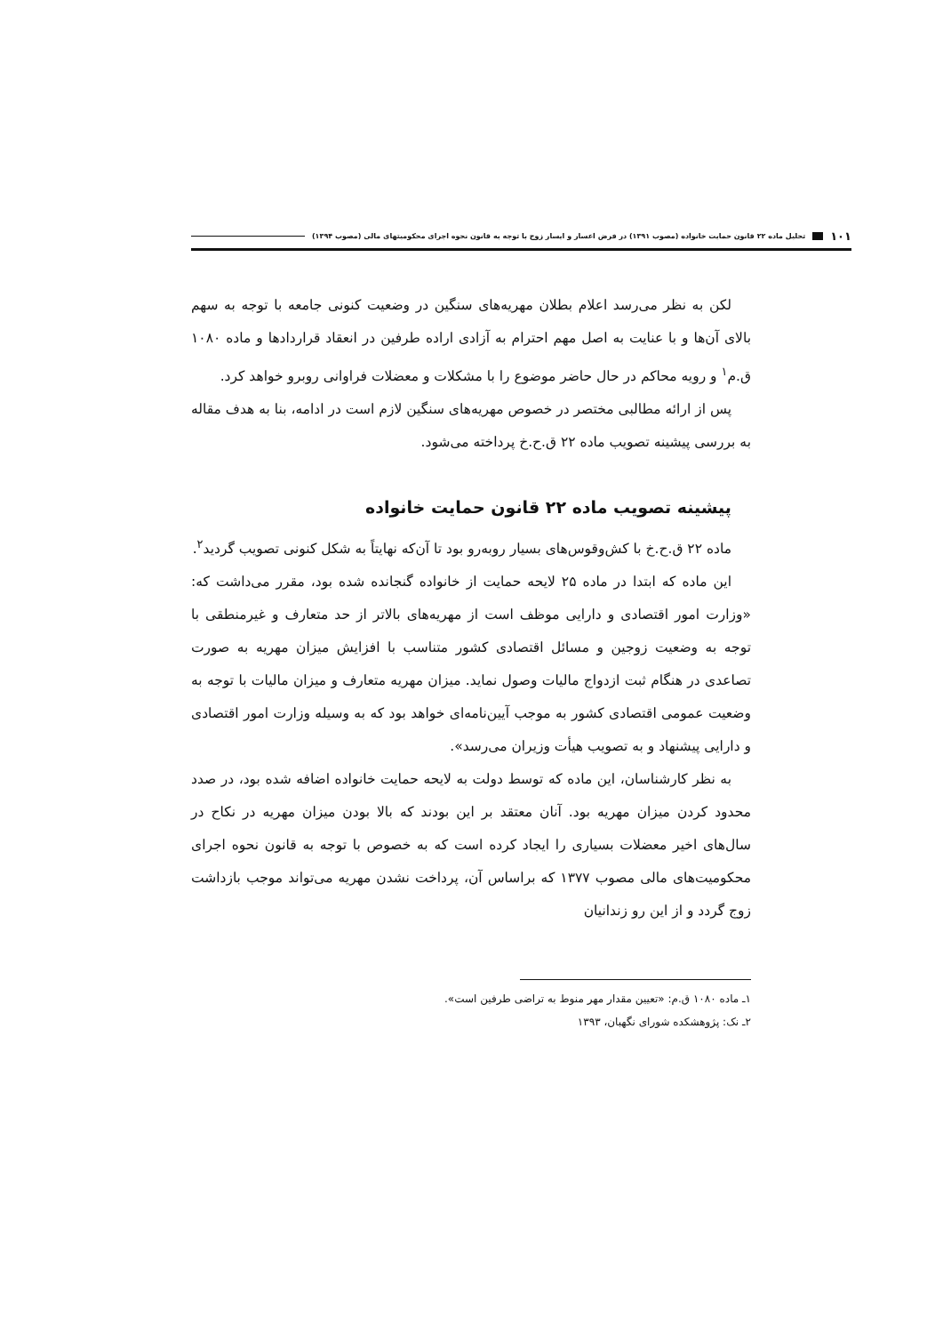١٠١ تحلیل ماده ۲۲ قانون حمایت خانواده (مصوب ۱۳۹۱) در فرض اعسار و ایسار زوج با توجه به قانون نحوه اجرای محکومیتهای مالی (مصوب ۱۳۹۴)
لکن به نظر می‌رسد اعلام بطلان مهریه‌های سنگین در وضعیت کنونی جامعه با توجه به سهم بالای آن‌ها و با عنایت به اصل مهم احترام به آزادی اراده طرفین در انعقاد قراردادها و ماده ۱۰۸۰ ق.م<sup>۱</sup> و رویه محاکم در حال حاضر موضوع را با مشکلات و معضلات فراوانی روبرو خواهد کرد.
پس از ارائه مطالبی مختصر در خصوص مهریه‌های سنگین لازم است در ادامه، بنا به هدف مقاله به بررسی پیشینه تصویب ماده ۲۲ ق.ح.خ پرداخته می‌شود.
پیشینه تصویب ماده ۲۲ قانون حمایت خانواده
ماده ۲۲ ق.ح.خ با کش‌وقوس‌های بسیار روبه‌رو بود تا آن‌که نهایتاً به شکل کنونی تصویب گردید<sup>۲</sup>.
این ماده که ابتدا در ماده ۲۵ لایحه حمایت از خانواده گنجانده شده بود، مقرر می‌داشت که: «وزارت امور اقتصادی و دارایی موظف است از مهریه‌های بالاتر از حد متعارف و غیرمنطقی با توجه به وضعیت زوجین و مسائل اقتصادی کشور متناسب با افزایش میزان مهریه به صورت تصاعدی در هنگام ثبت ازدواج مالیات وصول نماید. میزان مهریه متعارف و میزان مالیات با توجه به وضعیت عمومی اقتصادی کشور به موجب آیین‌نامه‌ای خواهد بود که به وسیله وزارت امور اقتصادی و دارایی پیشنهاد و به تصویب هیأت وزیران می‌رسد».
به نظر کارشناسان، این ماده که توسط دولت به لایحه حمایت خانواده اضافه شده بود، در صدد محدود کردن میزان مهریه بود. آنان معتقد بر این بودند که بالا بودن میزان مهریه در نکاح در سال‌های اخیر معضلات بسیاری را ایجاد کرده است که به خصوص با توجه به قانون نحوه اجرای محکومیت‌های مالی مصوب ۱۳۷۷ که براساس آن، پرداخت نشدن مهریه می‌تواند موجب بازداشت زوج گردد و از این رو زندانیان
۱ـ ماده ۱۰۸۰ ق.م: «تعیین مقدار مهر منوط به تراضی طرفین است».
۲ـ نک: پژوهشکده شورای نگهبان، ۱۳۹۳